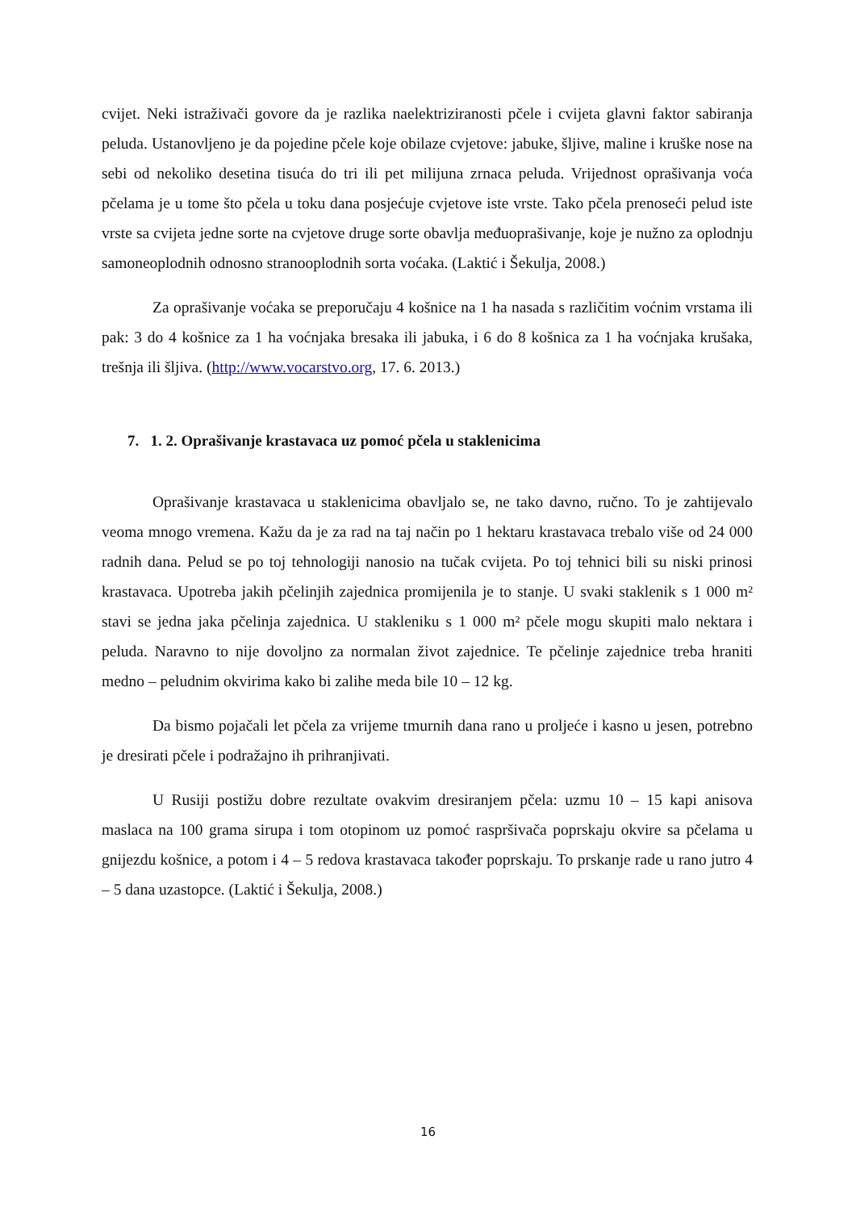cvijet. Neki istraživači govore da je razlika naelektriziranosti pčele i cvijeta glavni faktor sabiranja peluda. Ustanovljeno je da pojedine pčele koje obilaze cvjetove: jabuke, šljive, maline i kruške nose na sebi od nekoliko desetina tisuća do tri ili pet milijuna zrnaca peluda. Vrijednost oprašivanja voća pčelama je u tome što pčela u toku dana posjećuje cvjetove iste vrste. Tako pčela prenoseći pelud iste vrste sa cvijeta jedne sorte na cvjetove druge sorte obavlja međuoprašivanje, koje je nužno za oplodnju samoneoplodnih odnosno stranooplodnih sorta voćaka. (Laktić i Šekulja, 2008.)
Za oprašivanje voćaka se preporučaju 4 košnice na 1 ha nasada s različitim voćnim vrstama ili pak: 3 do 4 košnice za 1 ha voćnjaka bresaka ili jabuka, i 6 do 8 košnica za 1 ha voćnjaka krušaka, trešnja ili šljiva. (http://www.vocarstvo.org, 17. 6. 2013.)
7. 1. 2. Oprašivanje krastavaca uz pomoć pčela u staklenicima
Oprašivanje krastavaca u staklenicima obavljalo se, ne tako davno, ručno. To je zahtijevalo veoma mnogo vremena. Kažu da je za rad na taj način po 1 hektaru krastavaca trebalo više od 24 000 radnih dana. Pelud se po toj tehnologiji nanosio na tučak cvijeta. Po toj tehnici bili su niski prinosi krastavaca. Upotreba jakih pčelinjih zajednica promijenila je to stanje. U svaki staklenik s 1 000 m² stavi se jedna jaka pčelinja zajednica. U stakleniku s 1 000 m² pčele mogu skupiti malo nektara i peluda. Naravno to nije dovoljno za normalan život zajednice. Te pčelinje zajednice treba hraniti medno – peludnim okvirima kako bi zalihe meda bile 10 – 12 kg.
Da bismo pojačali let pčela za vrijeme tmurnih dana rano u proljeće i kasno u jesen, potrebno je dresirati pčele i podražajno ih prihranjivati.
U Rusiji postižu dobre rezultate ovakvim dresiranjem pčela: uzmu 10 – 15 kapi anisova maslaca na 100 grama sirupa i tom otopinom uz pomoć raspršivača poprskaju okvire sa pčelama u gnijezdu košnice, a potom i 4 – 5 redova krastavaca također poprskaju. To prskanje rade u rano jutro 4 – 5 dana uzastopce. (Laktić i Šekulja, 2008.)
16